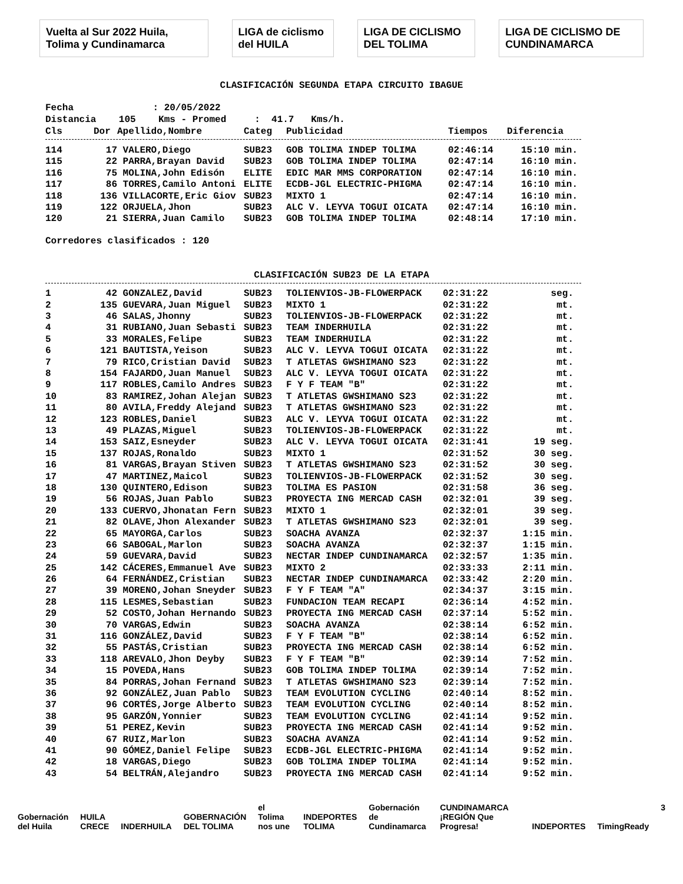Vuelta al Sur 2022 Huila, Tolima y Cundinamarca
LIGA de ciclismo del HUILA LIGA DE CICLISMO DEL TOLIMA
LIGA DE CICLISMO DE CUNDINAMARCA
CLASIFICACIÓN SEGUNDA ETAPA CIRCUITO IBAGUE
Fecha : 20/05/2022 Distancia 105 Kms - Promed : 41.7 Kms/h.
| Cls | Dor | Apellido,Nombre | Categ | Publicidad | Tiempos | Diferencia |
| --- | --- | --- | --- | --- | --- | --- |
| 114 | 17 | VALERO,Diego | SUB23 | GOB TOLIMA INDEP TOLIMA | 02:46:14 | 15:10 min. |
| 115 | 22 | PARRA,Brayan David | SUB23 | GOB TOLIMA INDEP TOLIMA | 02:47:14 | 16:10 min. |
| 116 | 75 | MOLINA,John Edisón | ELITE | EDIC MAR MMS CORPORATION | 02:47:14 | 16:10 min. |
| 117 | 86 | TORRES,Camilo Antoni | ELITE | ECDB-JGL ELECTRIC-PHIGMA | 02:47:14 | 16:10 min. |
| 118 | 136 | VILLACORTE,Eric Giov | SUB23 | MIXTO 1 | 02:47:14 | 16:10 min. |
| 119 | 122 | ORJUELA,Jhon | SUB23 | ALC V. LEYVA TOGUI OICATA | 02:47:14 | 16:10 min. |
| 120 | 21 | SIERRA,Juan Camilo | SUB23 | GOB TOLIMA INDEP TOLIMA | 02:48:14 | 17:10 min. |
Corredores clasificados : 120
CLASIFICACIÓN SUB23 DE LA ETAPA
| 1 | 42 | GONZALEZ,David | SUB23 | TOLIENVIOS-JB-FLOWERPACK | 02:31:22 | seg. |
| 2 | 135 | GUEVARA,Juan Miguel | SUB23 | MIXTO 1 | 02:31:22 | mt. |
| 3 | 46 | SALAS,Jhonny | SUB23 | TOLIENVIOS-JB-FLOWERPACK | 02:31:22 | mt. |
| 4 | 31 | RUBIANO,Juan Sebasti | SUB23 | TEAM INDERHUILA | 02:31:22 | mt. |
| 5 | 33 | MORALES,Felipe | SUB23 | TEAM INDERHUILA | 02:31:22 | mt. |
| 6 | 121 | BAUTISTA,Yeison | SUB23 | ALC V. LEYVA TOGUI OICATA | 02:31:22 | mt. |
| 7 | 79 | RICO,Cristian David | SUB23 | T ATLETAS GWSHIMANO S23 | 02:31:22 | mt. |
| 8 | 154 | FAJARDO,Juan Manuel | SUB23 | ALC V. LEYVA TOGUI OICATA | 02:31:22 | mt. |
| 9 | 117 | ROBLES,Camilo Andres | SUB23 | F Y F TEAM "B" | 02:31:22 | mt. |
| 10 | 83 | RAMIREZ,Johan Alejan | SUB23 | T ATLETAS GWSHIMANO S23 | 02:31:22 | mt. |
| 11 | 80 | AVILA,Freddy Alejand | SUB23 | T ATLETAS GWSHIMANO S23 | 02:31:22 | mt. |
| 12 | 123 | ROBLES,Daniel | SUB23 | ALC V. LEYVA TOGUI OICATA | 02:31:22 | mt. |
| 13 | 49 | PLAZAS,Miguel | SUB23 | TOLIENVIOS-JB-FLOWERPACK | 02:31:22 | mt. |
| 14 | 153 | SAIZ,Esneyder | SUB23 | ALC V. LEYVA TOGUI OICATA | 02:31:41 | 19 seg. |
| 15 | 137 | ROJAS,Ronaldo | SUB23 | MIXTO 1 | 02:31:52 | 30 seg. |
| 16 | 81 | VARGAS,Brayan Stiven | SUB23 | T ATLETAS GWSHIMANO S23 | 02:31:52 | 30 seg. |
| 17 | 47 | MARTINEZ,Maicol | SUB23 | TOLIENVIOS-JB-FLOWERPACK | 02:31:52 | 30 seg. |
| 18 | 130 | QUINTERO,Edison | SUB23 | TOLIMA ES PASION | 02:31:58 | 36 seg. |
| 19 | 56 | ROJAS,Juan Pablo | SUB23 | PROYECTA ING MERCAD CASH | 02:32:01 | 39 seg. |
| 20 | 133 | CUERVO,Jhonatan Fern | SUB23 | MIXTO 1 | 02:32:01 | 39 seg. |
| 21 | 82 | OLAVE,Jhon Alexander | SUB23 | T ATLETAS GWSHIMANO S23 | 02:32:01 | 39 seg. |
| 22 | 65 | MAYORGA,Carlos | SUB23 | SOACHA AVANZA | 02:32:37 | 1:15 min. |
| 23 | 66 | SABOGAL,Marlon | SUB23 | SOACHA AVANZA | 02:32:37 | 1:15 min. |
| 24 | 59 | GUEVARA,David | SUB23 | NECTAR INDEP CUNDINAMARCA | 02:32:57 | 1:35 min. |
| 25 | 142 | CÁCERES,Emmanuel Ave | SUB23 | MIXTO 2 | 02:33:33 | 2:11 min. |
| 26 | 64 | FERNÁNDEZ,Cristian | SUB23 | NECTAR INDEP CUNDINAMARCA | 02:33:42 | 2:20 min. |
| 27 | 39 | MORENO,Johan Sneyder | SUB23 | F Y F TEAM "A" | 02:34:37 | 3:15 min. |
| 28 | 115 | LESMES,Sebastian | SUB23 | FUNDACION TEAM RECAPI | 02:36:14 | 4:52 min. |
| 29 | 52 | COSTO,Johan Hernando | SUB23 | PROYECTA ING MERCAD CASH | 02:37:14 | 5:52 min. |
| 30 | 70 | VARGAS,Edwin | SUB23 | SOACHA AVANZA | 02:38:14 | 6:52 min. |
| 31 | 116 | GONZÁLEZ,David | SUB23 | F Y F TEAM "B" | 02:38:14 | 6:52 min. |
| 32 | 55 | PASTÁS,Cristian | SUB23 | PROYECTA ING MERCAD CASH | 02:38:14 | 6:52 min. |
| 33 | 118 | AREVALO,Jhon Deyby | SUB23 | F Y F TEAM "B" | 02:39:14 | 7:52 min. |
| 34 | 15 | POVEDA,Hans | SUB23 | GOB TOLIMA INDEP TOLIMA | 02:39:14 | 7:52 min. |
| 35 | 84 | PORRAS,Johan Fernand | SUB23 | T ATLETAS GWSHIMANO S23 | 02:39:14 | 7:52 min. |
| 36 | 92 | GONZÁLEZ,Juan Pablo | SUB23 | TEAM EVOLUTION CYCLING | 02:40:14 | 8:52 min. |
| 37 | 96 | CORTÉS,Jorge Alberto | SUB23 | TEAM EVOLUTION CYCLING | 02:40:14 | 8:52 min. |
| 38 | 95 | GARZÓN,Yonnier | SUB23 | TEAM EVOLUTION CYCLING | 02:41:14 | 9:52 min. |
| 39 | 51 | PEREZ,Kevin | SUB23 | PROYECTA ING MERCAD CASH | 02:41:14 | 9:52 min. |
| 40 | 67 | RUIZ,Marlon | SUB23 | SOACHA AVANZA | 02:41:14 | 9:52 min. |
| 41 | 90 | GÓMEZ,Daniel Felipe | SUB23 | ECDB-JGL ELECTRIC-PHIGMA | 02:41:14 | 9:52 min. |
| 42 | 18 | VARGAS,Diego | SUB23 | GOB TOLIMA INDEP TOLIMA | 02:41:14 | 9:52 min. |
| 43 | 54 | BELTRÁN,Alejandro | SUB23 | PROYECTA ING MERCAD CASH | 02:41:14 | 9:52 min. |
Gobernación del Huila HUILA CRECE INDERHUILA GOBERNACIÓN DEL TOLIMA el Tolima nos une INDEPORTES TOLIMA Gobernación de Cundinamarca CUNDINAMARCA ¡REGIÓN Que Progresa! INDEPORTES TimingReady 3